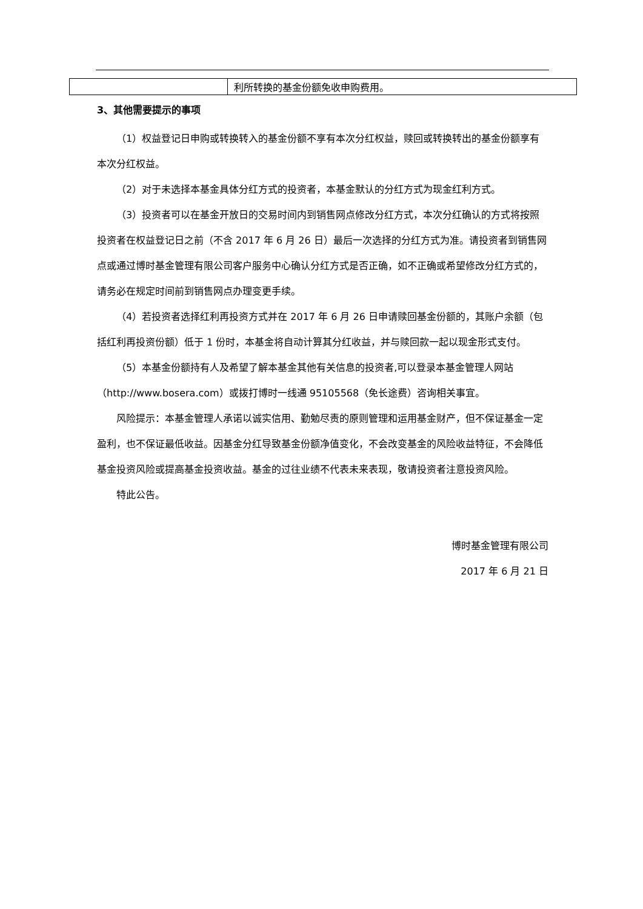| | 利所转换的基金份额免收申购费用。 |
3、其他需要提示的事项
（1）权益登记日申购或转换转入的基金份额不享有本次分红权益，赎回或转换转出的基金份额享有本次分红权益。
（2）对于未选择本基金具体分红方式的投资者，本基金默认的分红方式为现金红利方式。
（3）投资者可以在基金开放日的交易时间内到销售网点修改分红方式，本次分红确认的方式将按照投资者在权益登记日之前（不含 2017 年 6 月 26 日）最后一次选择的分红方式为准。请投资者到销售网点或通过博时基金管理有限公司客户服务中心确认分红方式是否正确，如不正确或希望修改分红方式的，请务必在规定时间前到销售网点办理变更手续。
（4）若投资者选择红利再投资方式并在 2017 年 6 月 26 日申请赎回基金份额的，其账户余额（包括红利再投资份额）低于 1 份时，本基金将自动计算其分红收益，并与赎回款一起以现金形式支付。
（5）本基金份额持有人及希望了解本基金其他有关信息的投资者,可以登录本基金管理人网站（http://www.bosera.com）或拨打博时一线通 95105568（免长途费）咨询相关事宜。
风险提示：本基金管理人承诺以诚实信用、勤勉尽责的原则管理和运用基金财产，但不保证基金一定盈利，也不保证最低收益。因基金分红导致基金份额净值变化，不会改变基金的风险收益特征，不会降低基金投资风险或提高基金投资收益。基金的过往业绩不代表未来表现，敬请投资者注意投资风险。
特此公告。
博时基金管理有限公司
2017 年 6 月 21 日